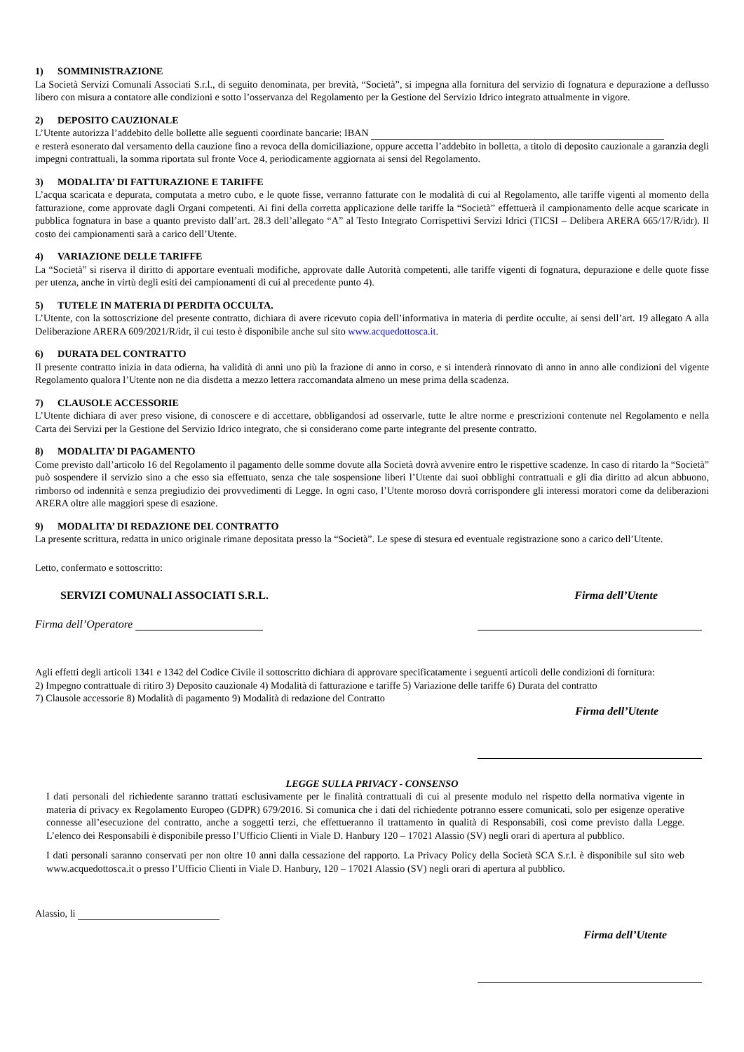1) SOMMINISTRAZIONE
La Società Servizi Comunali Associati S.r.l., di seguito denominata, per brevità, “Società”, si impegna alla fornitura del servizio di fognatura e depurazione a deflusso libero con misura a contatore alle condizioni e sotto l’osservanza del Regolamento per la Gestione del Servizio Idrico integrato attualmente in vigore.
2) DEPOSITO CAUZIONALE
L’Utente autorizza l’addebito delle bollette alle seguenti coordinate bancarie: IBAN
e resterà esonerato dal versamento della cauzione fino a revoca della domiciliazione, oppure accetta l’addebito in bolletta, a titolo di deposito cauzionale a garanzia degli impegni contrattuali, la somma riportata sul fronte Voce 4, periodicamente aggiornata ai sensi del Regolamento.
3) MODALITA’ DI FATTURAZIONE E TARIFFE
L’acqua scaricata e depurata, computata a metro cubo, e le quote fisse, verranno fatturate con le modalità di cui al Regolamento, alle tariffe vigenti al momento della fatturazione, come approvate dagli Organi competenti. Ai fini della corretta applicazione delle tariffe la “Società” effettuerà il campionamento delle acque scaricate in pubblica fognatura in base a quanto previsto dall’art. 28.3 dell’allegato “A” al Testo Integrato Corrispettivi Servizi Idrici (TICSI – Delibera ARERA 665/17/R/idr). Il costo dei campionamenti sarà a carico dell’Utente.
4) VARIAZIONE DELLE TARIFFE
La “Società” si riserva il diritto di apportare eventuali modifiche, approvate dalle Autorità competenti, alle tariffe vigenti di fognatura, depurazione e delle quote fisse per utenza, anche in virtù degli esiti dei campionamenti di cui al precedente punto 4).
5) TUTELE IN MATERIA DI PERDITA OCCULTA.
L’Utente, con la sottoscrizione del presente contratto, dichiara di avere ricevuto copia dell’informativa in materia di perdite occulte, ai sensi dell’art. 19 allegato A alla Deliberazione ARERA 609/2021/R/idr, il cui testo è disponibile anche sul sito www.acquedottosca.it.
6) DURATA DEL CONTRATTO
Il presente contratto inizia in data odierna, ha validità di anni uno più la frazione di anno in corso, e si intenderà rinnovato di anno in anno alle condizioni del vigente Regolamento qualora l’Utente non ne dia disdetta a mezzo lettera raccomandata almeno un mese prima della scadenza.
7) CLAUSOLE ACCESSORIE
L’Utente dichiara di aver preso visione, di conoscere e di accettare, obbligandosi ad osservarle, tutte le altre norme e prescrizioni contenute nel Regolamento e nella Carta dei Servizi per la Gestione del Servizio Idrico integrato, che si considerano come parte integrante del presente contratto.
8) MODALITA’ DI PAGAMENTO
Come previsto dall’articolo 16 del Regolamento il pagamento delle somme dovute alla Società dovrà avvenire entro le rispettive scadenze. In caso di ritardo la “Società” può sospendere il servizio sino a che esso sia effettuato, senza che tale sospensione liberi l’Utente dai suoi obblighi contrattuali e gli dia diritto ad alcun abbuono, rimborso od indennità e senza pregiudizio dei provvedimenti di Legge. In ogni caso, l’Utente moroso dovrà corrispondere gli interessi moratori come da deliberazioni ARERA oltre alle maggiori spese di esazione.
9) MODALITA’ DI REDAZIONE DEL CONTRATTO
La presente scrittura, redatta in unico originale rimane depositata presso la “Società”. Le spese di stesura ed eventuale registrazione sono a carico dell’Utente.
Letto, confermato e sottoscritto:
SERVIZI COMUNALI ASSOCIATI S.R.L. Firma dell’Utente
Firma dell’Operatore
Agli effetti degli articoli 1341 e 1342 del Codice Civile il sottoscritto dichiara di approvare specificatamente i seguenti articoli delle condizioni di fornitura:
2) Impegno contrattuale di ritiro 3) Deposito cauzionale 4) Modalità di fatturazione e tariffe 5) Variazione delle tariffe 6) Durata del contratto
7) Clausole accessorie 8) Modalità di pagamento 9) Modalità di redazione del Contratto
Firma dell’Utente
LEGGE SULLA PRIVACY - CONSENSO
I dati personali del richiedente saranno trattati esclusivamente per le finalità contrattuali di cui al presente modulo nel rispetto della normativa vigente in materia di privacy ex Regolamento Europeo (GDPR) 679/2016. Si comunica che i dati del richiedente potranno essere comunicati, solo per esigenze operative connesse all’esecuzione del contratto, anche a soggetti terzi, che effettueranno il trattamento in qualità di Responsabili, così come previsto dalla Legge. L’elenco dei Responsabili è disponibile presso l’Ufficio Clienti in Viale D. Hanbury 120 – 17021 Alassio (SV) negli orari di apertura al pubblico.
I dati personali saranno conservati per non oltre 10 anni dalla cessazione del rapporto. La Privacy Policy della Società SCA S.r.l. è disponibile sul sito web www.acquedottosca.it o presso l’Ufficio Clienti in Viale D. Hanbury, 120 – 17021 Alassio (SV) negli orari di apertura al pubblico.
Alassio, li
Firma dell’Utente